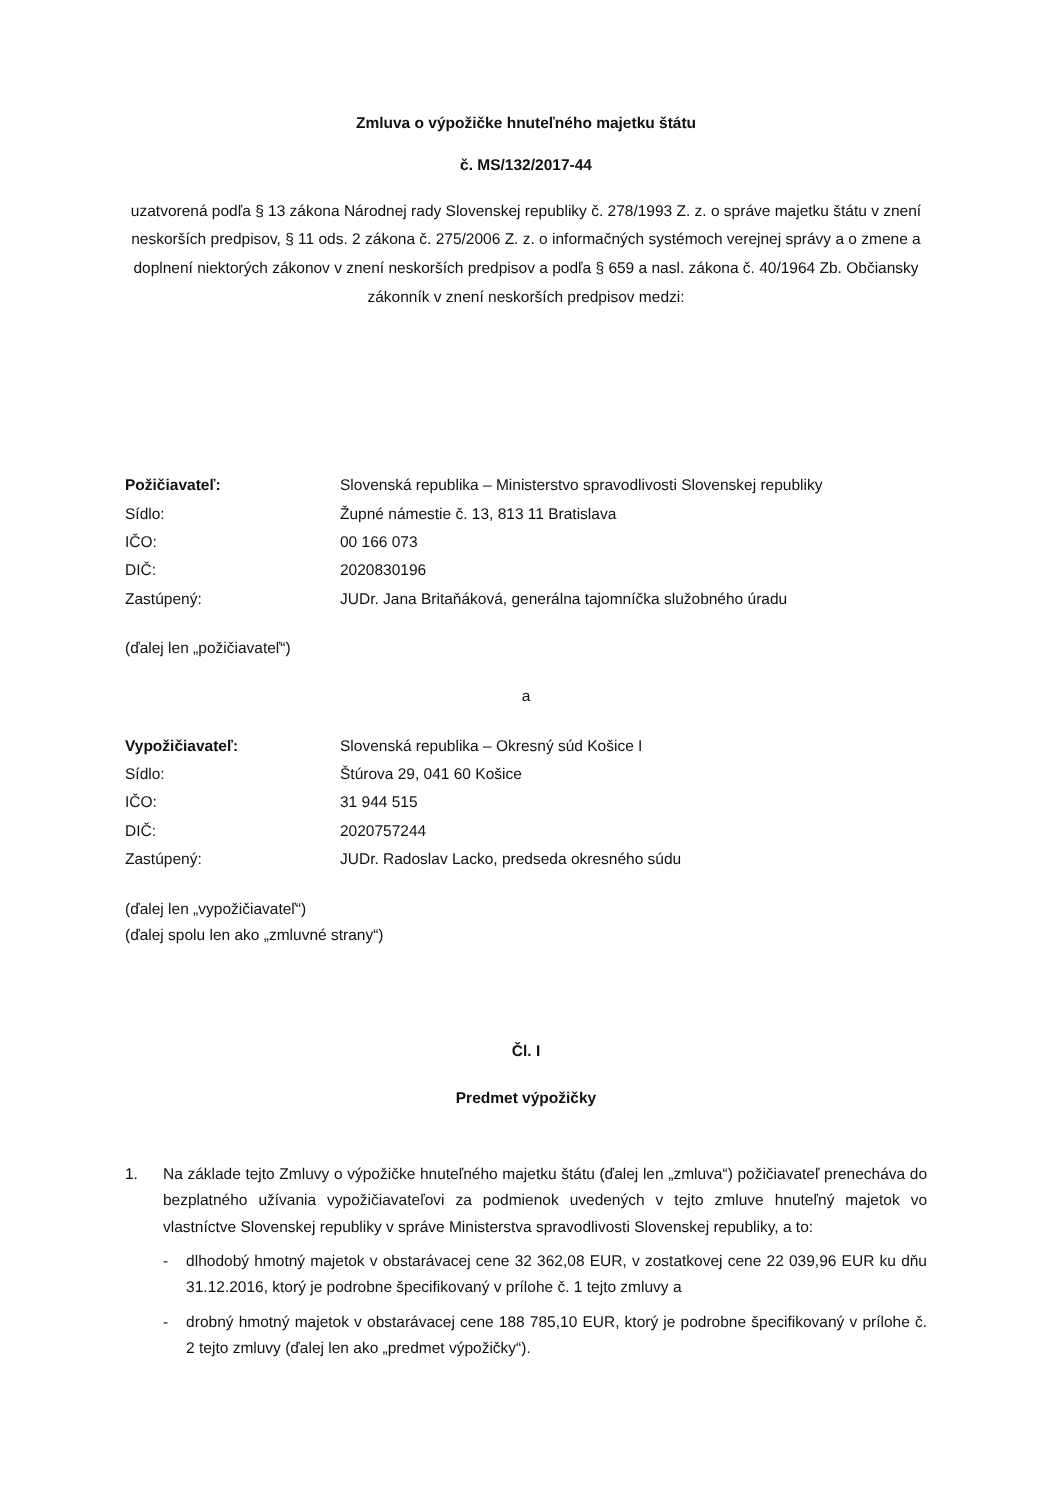Zmluva o výpožičke hnuteľného majetku štátu
č. MS/132/2017-44
uzatvorená podľa § 13 zákona Národnej rady Slovenskej republiky č. 278/1993 Z. z. o správe majetku štátu v znení neskorších predpisov, § 11 ods. 2 zákona č. 275/2006 Z. z. o informačných systémoch verejnej správy a o zmene a doplnení niektorých zákonov v znení neskorších predpisov a podľa § 659 a nasl. zákona č. 40/1964 Zb. Občiansky zákonník v znení neskorších predpisov medzi:
| Požičiavateľ: | Slovenská republika – Ministerstvo spravodlivosti Slovenskej republiky |
| Sídlo: | Župné námestie č. 13, 813 11 Bratislava |
| IČO: | 00 166 073 |
| DIČ: | 2020830196 |
| Zastúpený: | JUDr. Jana Britaňáková, generálna tajomníčka služobného úradu |
(ďalej len „požičiavateľ“)
a
| Vypožičiavateľ: | Slovenská republika – Okresný súd Košice I |
| Sídlo: | Štúrova 29, 041 60 Košice |
| IČO: | 31 944 515 |
| DIČ: | 2020757244 |
| Zastúpený: | JUDr. Radoslav Lacko, predseda okresného súdu |
(ďalej len „vypožičiavateľ“)
(ďalej spolu len ako „zmluvné strany“)
Čl. I
Predmet výpožičky
1. Na základe tejto Zmluvy o výpožičke hnuteľného majetku štátu (ďalej len „zmluva“) požičiavateľ prenecháva do bezplatného užívania vypožičiavateľovi za podmienok uvedených v tejto zmluve hnuteľný majetok vo vlastníctve Slovenskej republiky v správe Ministerstva spravodlivosti Slovenskej republiky, a to:
- dlhodobý hmotný majetok v obstarávacej cene 32 362,08 EUR, v zostatkovej cene 22 039,96 EUR ku dňu 31.12.2016, ktorý je podrobne špecifikovaný v prílohe č. 1 tejto zmluvy a
- drobný hmotný majetok v obstarávacej cene 188 785,10 EUR, ktorý je podrobne špecifikovaný v prílohe č. 2 tejto zmluvy (ďalej len ako „predmet výpožičky“).